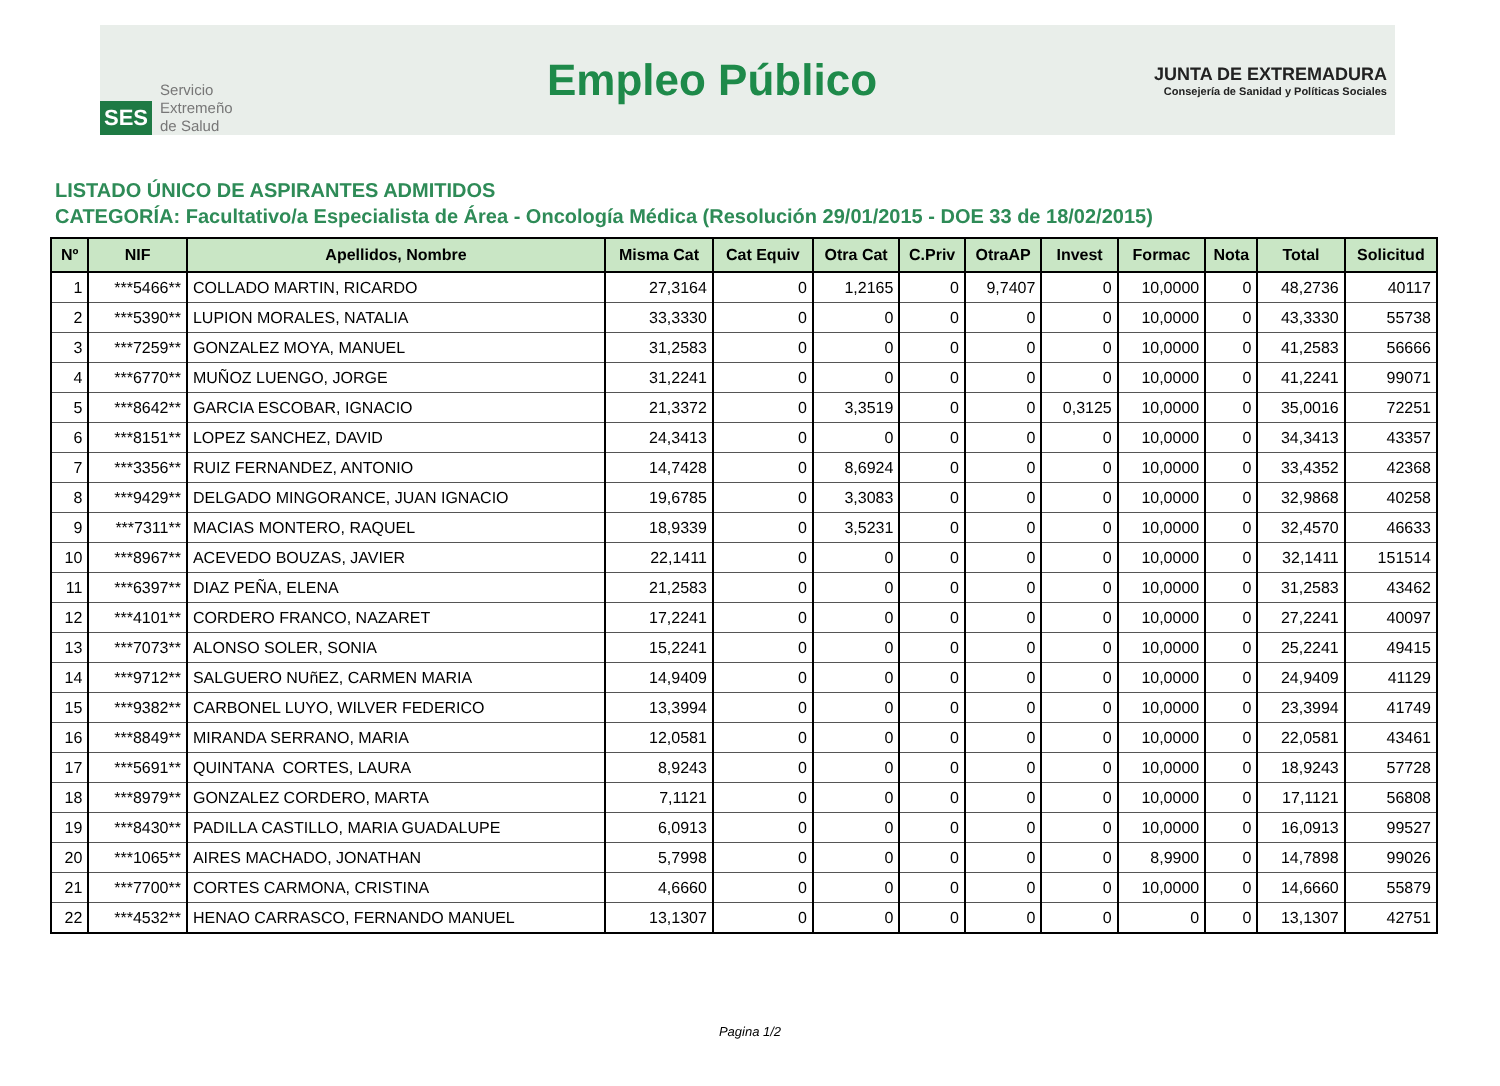SES Servicio
Extremeño
de Salud
Empleo Público
JUNTA DE EXTREMADURA
Consejería de Sanidad y Políticas Sociales
LISTADO ÚNICO DE ASPIRANTES ADMITIDOS
CATEGORÍA: Facultativo/a Especialista de Área - Oncología Médica (Resolución 29/01/2015 - DOE 33 de 18/02/2015)
| Nº | NIF | Apellidos, Nombre | Misma Cat | Cat Equiv | Otra Cat | C.Priv | OtraAP | Invest | Formac | Nota | Total | Solicitud |
| --- | --- | --- | --- | --- | --- | --- | --- | --- | --- | --- | --- | --- |
| 1 | ***5466** | COLLADO MARTIN, RICARDO | 27,3164 | 0 | 1,2165 | 0 | 9,7407 | 0 | 10,0000 | 0 | 48,2736 | 40117 |
| 2 | ***5390** | LUPION MORALES, NATALIA | 33,3330 | 0 | 0 | 0 | 0 | 0 | 10,0000 | 0 | 43,3330 | 55738 |
| 3 | ***7259** | GONZALEZ MOYA, MANUEL | 31,2583 | 0 | 0 | 0 | 0 | 0 | 10,0000 | 0 | 41,2583 | 56666 |
| 4 | ***6770** | MUÑOZ LUENGO, JORGE | 31,2241 | 0 | 0 | 0 | 0 | 0 | 10,0000 | 0 | 41,2241 | 99071 |
| 5 | ***8642** | GARCIA ESCOBAR, IGNACIO | 21,3372 | 0 | 3,3519 | 0 | 0 | 0,3125 | 10,0000 | 0 | 35,0016 | 72251 |
| 6 | ***8151** | LOPEZ SANCHEZ, DAVID | 24,3413 | 0 | 0 | 0 | 0 | 0 | 10,0000 | 0 | 34,3413 | 43357 |
| 7 | ***3356** | RUIZ FERNANDEZ, ANTONIO | 14,7428 | 0 | 8,6924 | 0 | 0 | 0 | 10,0000 | 0 | 33,4352 | 42368 |
| 8 | ***9429** | DELGADO MINGORANCE, JUAN IGNACIO | 19,6785 | 0 | 3,3083 | 0 | 0 | 0 | 10,0000 | 0 | 32,9868 | 40258 |
| 9 | ***7311** | MACIAS MONTERO, RAQUEL | 18,9339 | 0 | 3,5231 | 0 | 0 | 0 | 10,0000 | 0 | 32,4570 | 46633 |
| 10 | ***8967** | ACEVEDO BOUZAS, JAVIER | 22,1411 | 0 | 0 | 0 | 0 | 0 | 10,0000 | 0 | 32,1411 | 151514 |
| 11 | ***6397** | DIAZ PEÑA, ELENA | 21,2583 | 0 | 0 | 0 | 0 | 0 | 10,0000 | 0 | 31,2583 | 43462 |
| 12 | ***4101** | CORDERO FRANCO, NAZARET | 17,2241 | 0 | 0 | 0 | 0 | 0 | 10,0000 | 0 | 27,2241 | 40097 |
| 13 | ***7073** | ALONSO SOLER, SONIA | 15,2241 | 0 | 0 | 0 | 0 | 0 | 10,0000 | 0 | 25,2241 | 49415 |
| 14 | ***9712** | SALGUERO NUñEZ, CARMEN MARIA | 14,9409 | 0 | 0 | 0 | 0 | 0 | 10,0000 | 0 | 24,9409 | 41129 |
| 15 | ***9382** | CARBONEL LUYO, WILVER FEDERICO | 13,3994 | 0 | 0 | 0 | 0 | 0 | 10,0000 | 0 | 23,3994 | 41749 |
| 16 | ***8849** | MIRANDA SERRANO, MARIA | 12,0581 | 0 | 0 | 0 | 0 | 0 | 10,0000 | 0 | 22,0581 | 43461 |
| 17 | ***5691** | QUINTANA CORTES, LAURA | 8,9243 | 0 | 0 | 0 | 0 | 0 | 10,0000 | 0 | 18,9243 | 57728 |
| 18 | ***8979** | GONZALEZ CORDERO, MARTA | 7,1121 | 0 | 0 | 0 | 0 | 0 | 10,0000 | 0 | 17,1121 | 56808 |
| 19 | ***8430** | PADILLA CASTILLO, MARIA GUADALUPE | 6,0913 | 0 | 0 | 0 | 0 | 0 | 10,0000 | 0 | 16,0913 | 99527 |
| 20 | ***1065** | AIRES MACHADO, JONATHAN | 5,7998 | 0 | 0 | 0 | 0 | 0 | 8,9900 | 0 | 14,7898 | 99026 |
| 21 | ***7700** | CORTES CARMONA, CRISTINA | 4,6660 | 0 | 0 | 0 | 0 | 0 | 10,0000 | 0 | 14,6660 | 55879 |
| 22 | ***4532** | HENAO CARRASCO, FERNANDO MANUEL | 13,1307 | 0 | 0 | 0 | 0 | 0 | 0 | 0 | 13,1307 | 42751 |
Pagina 1/2